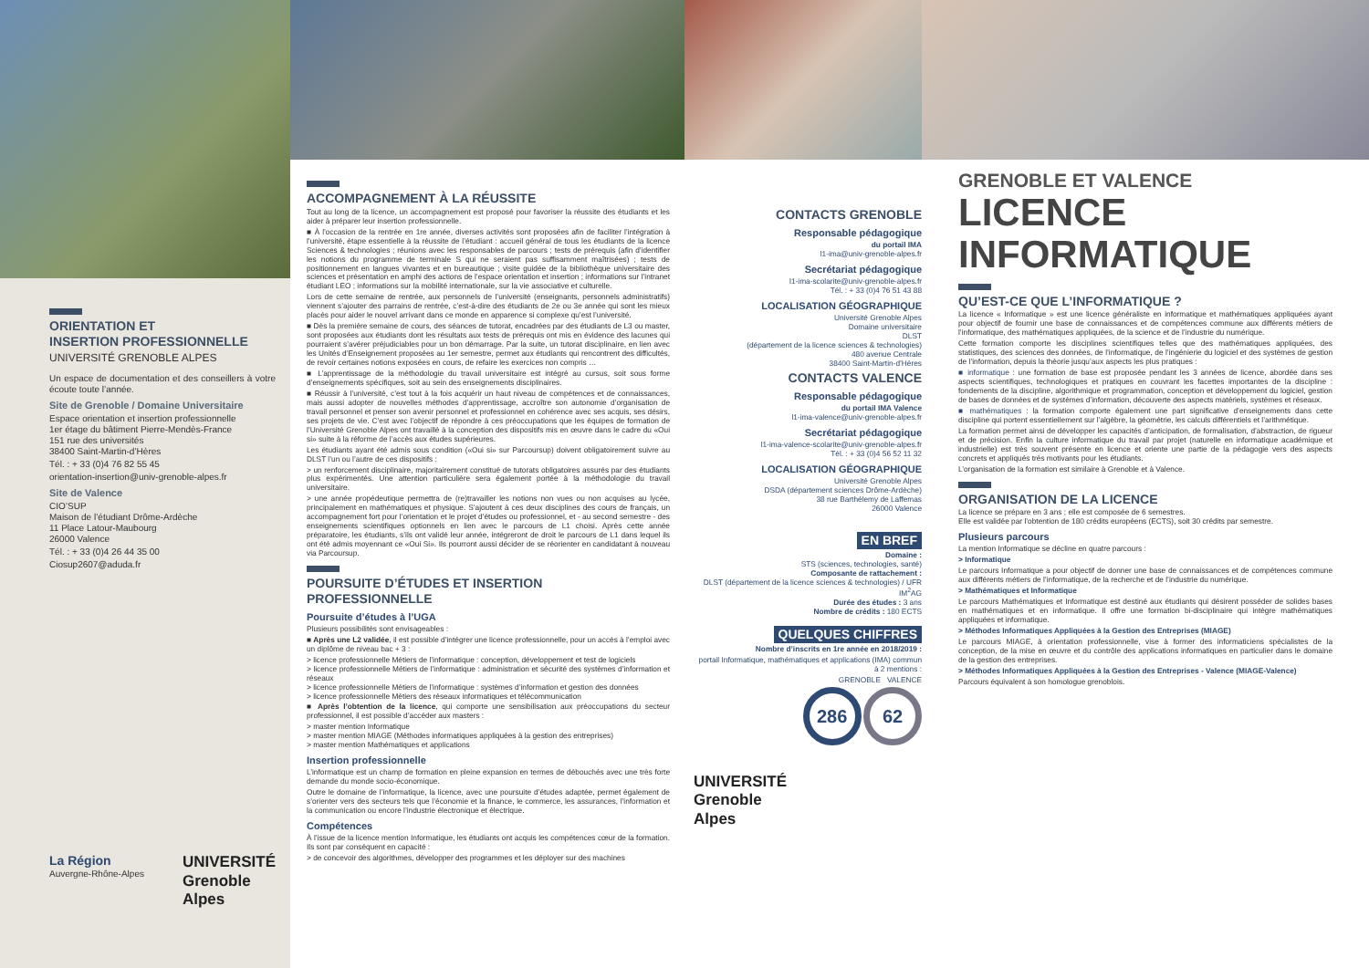ORIENTATION ET
INSERTION PROFESSIONNELLE
UNIVERSITÉ GRENOBLE ALPES
Un espace de documentation et des conseillers à votre écoute toute l’année.
Site de Grenoble / Domaine Universitaire
Espace orientation et insertion professionnelle
1er étage du bâtiment Pierre-Mendès-France
151 rue des universités
38400 Saint-Martin-d’Hères
Tél. : + 33 (0)4 76 82 55 45
orientation-insertion@univ-grenoble-alpes.fr
Site de Valence
CIO’SUP
Maison de l’étudiant Drôme-Ardèche
11 Place Latour-Maubourg
26000 Valence
Tél. : + 33 (0)4 26 44 35 00
Ciosup2607@aduda.fr
La Région
Auvergne-Rhône-Alpes
UNIVERSITÉ
Grenoble
Alpes
ACCOMPAGNEMENT À LA RÉUSSITE
Tout au long de la licence, un accompagnement est proposé pour favoriser la réussite des étudiants et les aider à préparer leur insertion professionnelle.
■ À l’occasion de la rentrée en 1re année, diverses activités sont proposées afin de faciliter l’intégration à l’université, étape essentielle à la réussite de l’étudiant : accueil général de tous les étudiants de la licence Sciences & technologies ; réunions avec les responsables de parcours ; tests de prérequis (afin d’identifier les notions du programme de terminale S qui ne seraient pas suffisamment maîtrisées) ; tests de positionnement en langues vivantes et en bureautique ; visite guidée de la bibliothèque universitaire des sciences et présentation en amphi des actions de l’espace orientation et insertion ; informations sur l’intranet étudiant LEO ; informations sur la mobilité internationale, sur la vie associative et culturelle.
Lors de cette semaine de rentrée, aux personnels de l’université (enseignants, personnels administratifs) viennent s’ajouter des parrains de rentrée, c’est-à-dire des étudiants de 2e ou 3e année qui sont les mieux placés pour aider le nouvel arrivant dans ce monde en apparence si complexe qu’est l’université.
■ Dès la première semaine de cours, des séances de tutorat, encadrées par des étudiants de L3 ou master, sont proposées aux étudiants dont les résultats aux tests de prérequis ont mis en évidence des lacunes qui pourraient s’avérer préjudiciables pour un bon démarrage. Par la suite, un tutorat disciplinaire, en lien avec les Unités d’Enseignement proposées au 1er semestre, permet aux étudiants qui rencontrent des difficultés, de revoir certaines notions exposées en cours, de refaire les exercices non compris …
■ L’apprentissage de la méthodologie du travail universitaire est intégré au cursus, soit sous forme d’enseignements spécifiques, soit au sein des enseignements disciplinaires.
■ Réussir à l’université, c’est tout à la fois acquérir un haut niveau de compétences et de connaissances, mais aussi adopter de nouvelles méthodes d’apprentissage, accroître son autonomie d’organisation de travail personnel et penser son avenir personnel et professionnel en cohérence avec ses acquis, ses désirs, ses projets de vie. C’est avec l’objectif de répondre à ces préoccupations que les équipes de formation de l’Université Grenoble Alpes ont travaillé à la conception des dispositifs mis en œuvre dans le cadre du «Oui si» suite à la réforme de l’accès aux études supérieures.
Les étudiants ayant été admis sous condition («Oui si» sur Parcoursup) doivent obligatoirement suivre au DLST l’un ou l’autre de ces dispositifs :
> un renforcement disciplinaire, majoritairement constitué de tutorats obligatoires assurés par des étudiants plus expérimentés. Une attention particulière sera également portée à la méthodologie du travail universitaire.
> une année propédeutique permettra de (re)travailler les notions non vues ou non acquises au lycée, principalement en mathématiques et physique. S’ajoutent à ces deux disciplines des cours de français, un accompagnement fort pour l’orientation et le projet d’études ou professionnel, et - au second semestre - des enseignements scientifiques optionnels en lien avec le parcours de L1 choisi. Après cette année préparatoire, les étudiants, s’ils ont validé leur année, intégreront de droit le parcours de L1 dans lequel ils ont été admis moyennant ce «Oui Si». Ils pourront aussi décider de se réorienter en candidatant à nouveau via Parcoursup.
POURSUITE D’ÉTUDES ET INSERTION PROFESSIONNELLE
Poursuite d’études à l’UGA
Plusieurs possibilités sont envisageables :
■ Après une L2 validée, il est possible d’intégrer une licence professionnelle, pour un accès à l’emploi avec un diplôme de niveau bac + 3 :
> licence professionnelle Métiers de l’informatique : conception, développement et test de logiciels
> licence professionnelle Métiers de l’informatique : administration et sécurité des systèmes d’information et réseaux
> licence professionnelle Métiers de l’informatique : systèmes d’information et gestion des données
> licence professionnelle Métiers des réseaux informatiques et télécommunication
■ Après l’obtention de la licence, qui comporte une sensibilisation aux préoccupations du secteur professionnel, il est possible d’accéder aux masters :
> master mention Informatique
> master mention MIAGE (Méthodes informatiques appliquées à la gestion des entreprises)
> master mention Mathématiques et applications
Insertion professionnelle
L’informatique est un champ de formation en pleine expansion en termes de débouchés avec une très forte demande du monde socio-économique.
Outre le domaine de l’informatique, la licence, avec une poursuite d’études adaptée, permet également de s’orienter vers des secteurs tels que l’économie et la finance, le commerce, les assurances, l’information et la communication ou encore l’industrie électronique et électrique.
Compétences
À l’issue de la licence mention Informatique, les étudiants ont acquis les compétences cœur de la formation. Ils sont par conséquent en capacité :
> de concevoir des algorithmes, développer des programmes et les déployer sur des machines
CONTACTS GRENOBLE
Responsable pédagogique
du portail IMA
l1-ima@univ-grenoble-alpes.fr
Secrétariat pédagogique
l1-ima-scolarite@univ-grenoble-alpes.fr
Tél. : + 33 (0)4 76 51 43 88
LOCALISATION GÉOGRAPHIQUE
Université Grenoble Alpes
Domaine universitaire
DLST
(département de la licence sciences & technologies)
480 avenue Centrale
38400 Saint-Martin-d’Hères
CONTACTS VALENCE
Responsable pédagogique
du portail IMA Valence
l1-ima-valence@univ-grenoble-alpes.fr
Secrétariat pédagogique
l1-ima-valence-scolarite@univ-grenoble-alpes.fr
Tél. : + 33 (0)4 56 52 11 32
LOCALISATION GÉOGRAPHIQUE
Université Grenoble Alpes
DSDA (département sciences Drôme-Ardèche)
38 rue Barthélemy de Laffemas
26000 Valence
EN BREF
Domaine :
STS (sciences, technologies, santé)
Composante de rattachement :
DLST (département de la licence sciences & technologies) / UFR IM<sup>2</sup>AG
Durée des études : 3 ans
Nombre de crédits : 180 ECTS
QUELQUES CHIFFRES
Nombre d’inscrits en 1re année en 2018/2019 :
portail Informatique, mathématiques et applications (IMA) commun à 2 mentions :
GRENOBLE VALENCE
286 62
UNIVERSITÉ
Grenoble
Alpes
GRENOBLE ET VALENCE
LICENCE
INFORMATIQUE
QU’EST-CE QUE L’INFORMATIQUE ?
La licence « Informatique » est une licence généraliste en informatique et mathématiques appliquées ayant pour objectif de fournir une base de connaissances et de compétences commune aux différents métiers de l’informatique, des mathématiques appliquées, de la science et de l’industrie du numérique.
Cette formation comporte les disciplines scientifiques telles que des mathématiques appliquées, des statistiques, des sciences des données, de l’informatique, de l’ingénierie du logiciel et des systèmes de gestion de l’information, depuis la théorie jusqu’aux aspects les plus pratiques :
■ informatique : une formation de base est proposée pendant les 3 années de licence, abordée dans ses aspects scientifiques, technologiques et pratiques en couvrant les facettes importantes de la discipline : fondements de la discipline, algorithmique et programmation, conception et développement du logiciel, gestion de bases de données et de systèmes d’information, découverte des aspects matériels, systèmes et réseaux.
■ mathématiques : la formation comporte également une part significative d’enseignements dans cette discipline qui portent essentiellement sur l’algèbre, la géométrie, les calculs différentiels et l’arithmétique.
La formation permet ainsi de développer les capacités d’anticipation, de formalisation, d’abstraction, de rigueur et de précision. Enfin la culture informatique du travail par projet (naturelle en informatique académique et industrielle) est très souvent présente en licence et oriente une partie de la pédagogie vers des aspects concrets et appliqués très motivants pour les étudiants.
L’organisation de la formation est similaire à Grenoble et à Valence.
ORGANISATION DE LA LICENCE
La licence se prépare en 3 ans ; elle est composée de 6 semestres.
Elle est validée par l’obtention de 180 crédits européens (ECTS), soit 30 crédits par semestre.
Plusieurs parcours
La mention Informatique se décline en quatre parcours :
> Informatique
Le parcours Informatique a pour objectif de donner une base de connaissances et de compétences commune aux différents métiers de l’informatique, de la recherche et de l’industrie du numérique.
> Mathématiques et Informatique
Le parcours Mathématiques et Informatique est destiné aux étudiants qui désirent posséder de solides bases en mathématiques et en informatique. Il offre une formation bi-disciplinaire qui intègre mathématiques appliquées et informatique.
> Méthodes Informatiques Appliquées à la Gestion des Entreprises (MIAGE)
Le parcours MIAGE, à orientation professionnelle, vise à former des informaticiens spécialistes de la conception, de la mise en œuvre et du contrôle des applications informatiques en particulier dans le domaine de la gestion des entreprises.
> Méthodes Informatiques Appliquées à la Gestion des Entreprises - Valence (MIAGE-Valence)
Parcours équivalent à son homologue grenoblois.